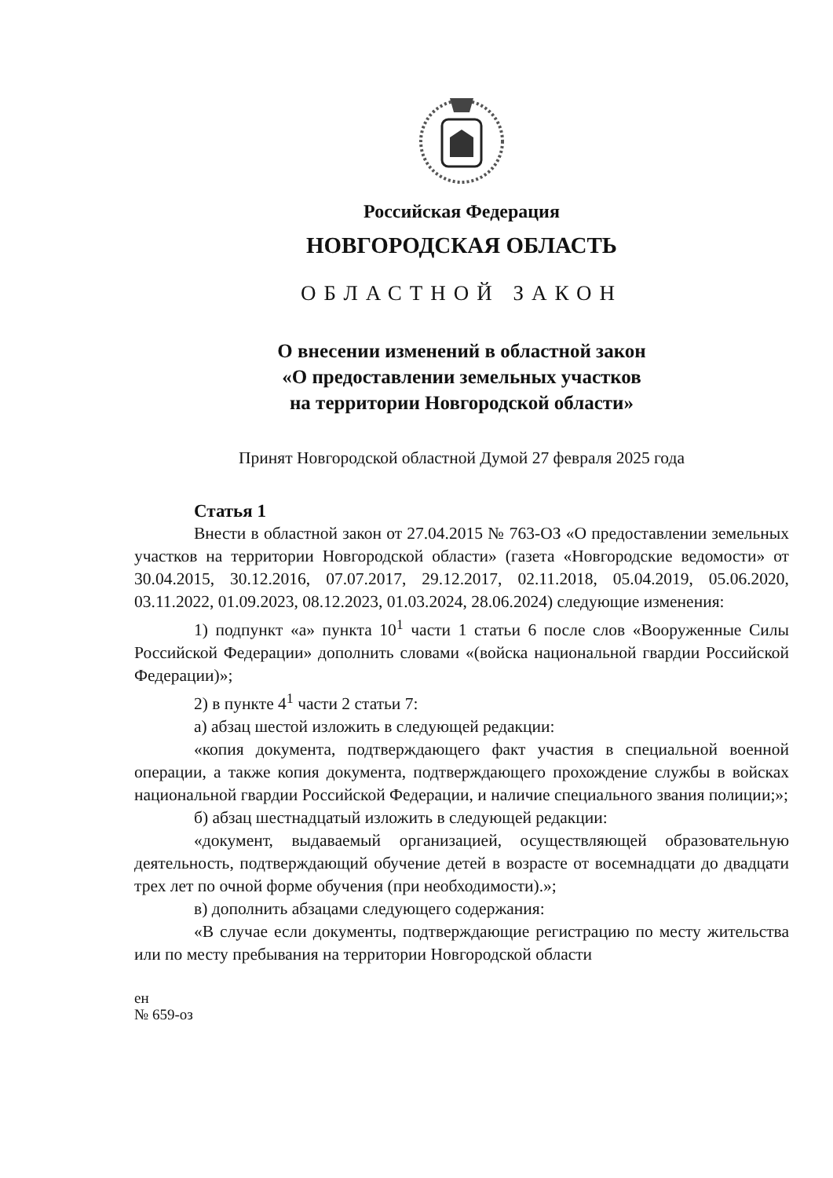Российская Федерация
НОВГОРОДСКАЯ ОБЛАСТЬ
ОБЛАСТНОЙ ЗАКОН
О внесении изменений в областной закон
«О предоставлении земельных участков
на территории Новгородской области»
Принят Новгородской областной Думой 27 февраля 2025 года
Статья 1
Внести в областной закон от 27.04.2015 № 763-ОЗ «О предоставлении земельных участков на территории Новгородской области» (газета «Новгородские ведомости» от 30.04.2015, 30.12.2016, 07.07.2017, 29.12.2017, 02.11.2018, 05.04.2019, 05.06.2020, 03.11.2022, 01.09.2023, 08.12.2023, 01.03.2024, 28.06.2024) следующие изменения:
1) подпункт «а» пункта 10<sup>1</sup> части 1 статьи 6 после слов «Вооруженные Силы Российской Федерации» дополнить словами «(войска национальной гвардии Российской Федерации)»;
2) в пункте 4<sup>1</sup> части 2 статьи 7:
а) абзац шестой изложить в следующей редакции:
«копия документа, подтверждающего факт участия в специальной военной операции, а также копия документа, подтверждающего прохождение службы в войсках национальной гвардии Российской Федерации, и наличие специального звания полиции;»;
б) абзац шестнадцатый изложить в следующей редакции:
«документ, выдаваемый организацией, осуществляющей образовательную деятельность, подтверждающий обучение детей в возрасте от восемнадцати до двадцати трех лет по очной форме обучения (при необходимости).»;
в) дополнить абзацами следующего содержания:
«В случае если документы, подтверждающие регистрацию по месту жительства или по месту пребывания на территории Новгородской области
ен
№ 659-оз